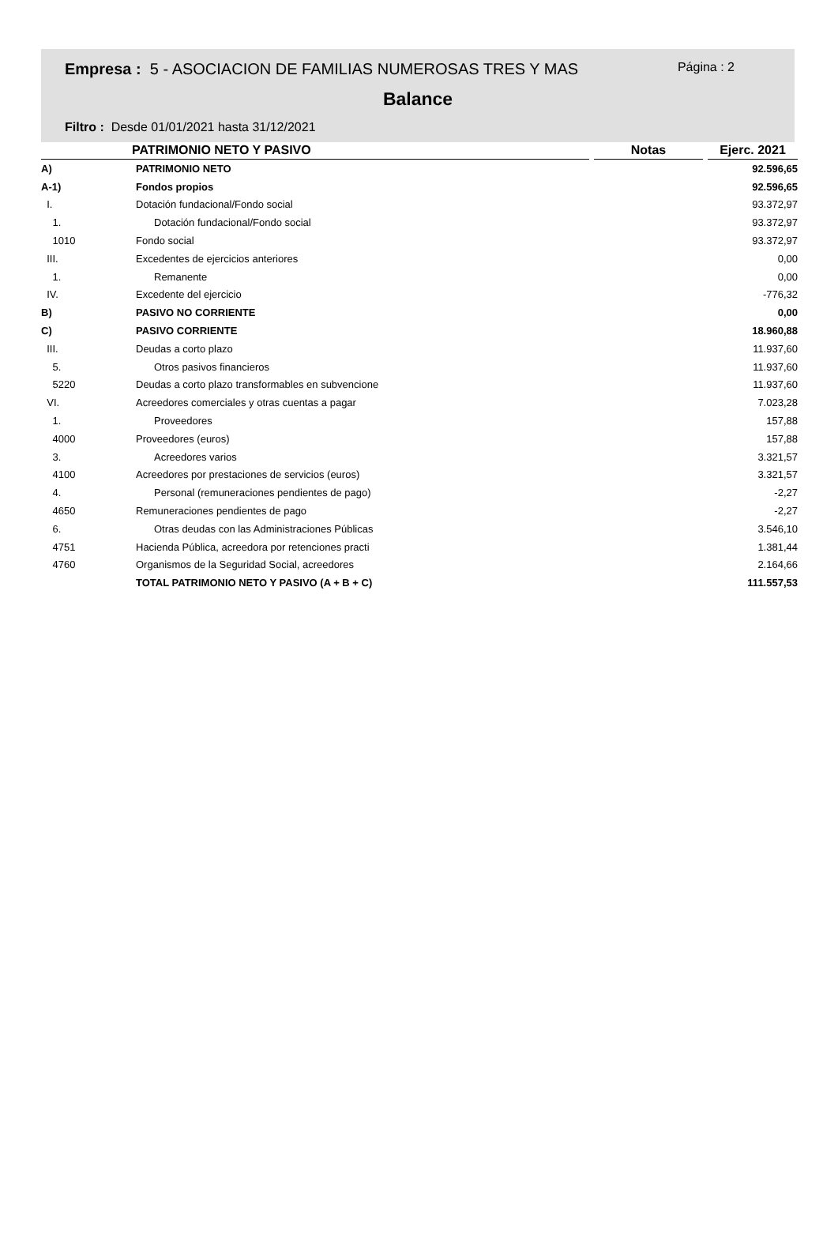Empresa : 5 - ASOCIACION DE FAMILIAS NUMEROSAS TRES Y MAS
Página : 2
Balance
Filtro : Desde 01/01/2021 hasta 31/12/2021
| PATRIMONIO NETO Y PASIVO | | Notas | Ejerc. 2021 |
| --- | --- | --- | --- |
| A) | PATRIMONIO NETO | | 92.596,65 |
| A-1) | Fondos propios | | 92.596,65 |
| I. | Dotación fundacional/Fondo social | | 93.372,97 |
| 1. | Dotación fundacional/Fondo social | | 93.372,97 |
| 1010 | Fondo social | | 93.372,97 |
| III. | Excedentes de ejercicios anteriores | | 0,00 |
| 1. | Remanente | | 0,00 |
| IV. | Excedente del ejercicio | | -776,32 |
| B) | PASIVO NO CORRIENTE | | 0,00 |
| C) | PASIVO CORRIENTE | | 18.960,88 |
| III. | Deudas a corto plazo | | 11.937,60 |
| 5. | Otros pasivos financieros | | 11.937,60 |
| 5220 | Deudas a corto plazo transformables en subvencione | | 11.937,60 |
| VI. | Acreedores comerciales y otras cuentas a pagar | | 7.023,28 |
| 1. | Proveedores | | 157,88 |
| 4000 | Proveedores (euros) | | 157,88 |
| 3. | Acreedores varios | | 3.321,57 |
| 4100 | Acreedores por prestaciones de servicios (euros) | | 3.321,57 |
| 4. | Personal (remuneraciones pendientes de pago) | | -2,27 |
| 4650 | Remuneraciones pendientes de pago | | -2,27 |
| 6. | Otras deudas con las Administraciones Públicas | | 3.546,10 |
| 4751 | Hacienda Pública, acreedora por retenciones practi | | 1.381,44 |
| 4760 | Organismos de la Seguridad Social, acreedores | | 2.164,66 |
| | TOTAL PATRIMONIO NETO Y PASIVO (A + B + C) | | 111.557,53 |